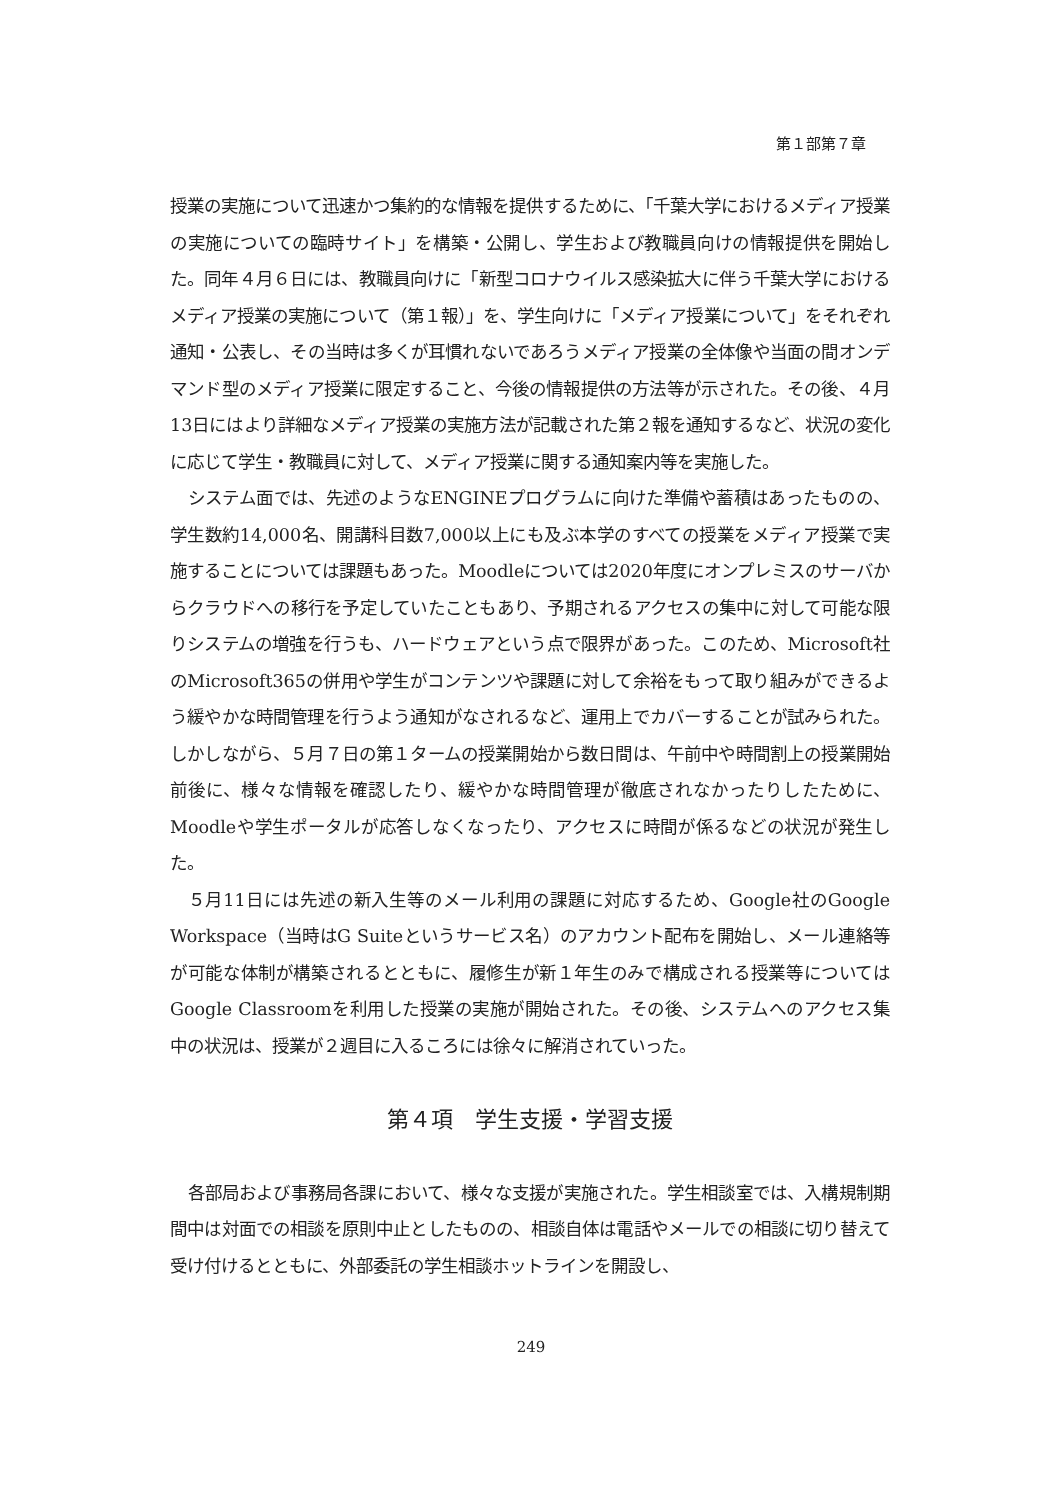第１部第７章
授業の実施について迅速かつ集約的な情報を提供するために、「千葉大学におけるメディア授業の実施についての臨時サイト」を構築・公開し、学生および教職員向けの情報提供を開始した。同年４月６日には、教職員向けに「新型コロナウイルス感染拡大に伴う千葉大学におけるメディア授業の実施について（第１報）」を、学生向けに「メディア授業について」をそれぞれ通知・公表し、その当時は多くが耳慣れないであろうメディア授業の全体像や当面の間オンデマンド型のメディア授業に限定すること、今後の情報提供の方法等が示された。その後、４月13日にはより詳細なメディア授業の実施方法が記載された第２報を通知するなど、状況の変化に応じて学生・教職員に対して、メディア授業に関する通知案内等を実施した。
システム面では、先述のようなENGINEプログラムに向けた準備や蓄積はあったものの、学生数約14,000名、開講科目数7,000以上にも及ぶ本学のすべての授業をメディア授業で実施することについては課題もあった。Moodleについては2020年度にオンプレミスのサーバからクラウドへの移行を予定していたこともあり、予期されるアクセスの集中に対して可能な限りシステムの増強を行うも、ハードウェアという点で限界があった。このため、Microsoft社のMicrosoft365の併用や学生がコンテンツや課題に対して余裕をもって取り組みができるよう緩やかな時間管理を行うよう通知がなされるなど、運用上でカバーすることが試みられた。しかしながら、５月７日の第１タームの授業開始から数日間は、午前中や時間割上の授業開始前後に、様々な情報を確認したり、緩やかな時間管理が徹底されなかったりしたために、Moodleや学生ポータルが応答しなくなったり、アクセスに時間が係るなどの状況が発生した。
５月11日には先述の新入生等のメール利用の課題に対応するため、Google社のGoogle Workspace（当時はG Suiteというサービス名）のアカウント配布を開始し、メール連絡等が可能な体制が構築されるとともに、履修生が新１年生のみで構成される授業等についてはGoogle Classroomを利用した授業の実施が開始された。その後、システムへのアクセス集中の状況は、授業が２週目に入るころには徐々に解消されていった。
第４項　学生支援・学習支援
各部局および事務局各課において、様々な支援が実施された。学生相談室では、入構規制期間中は対面での相談を原則中止としたものの、相談自体は電話やメールでの相談に切り替えて受け付けるとともに、外部委託の学生相談ホットラインを開設し、
249